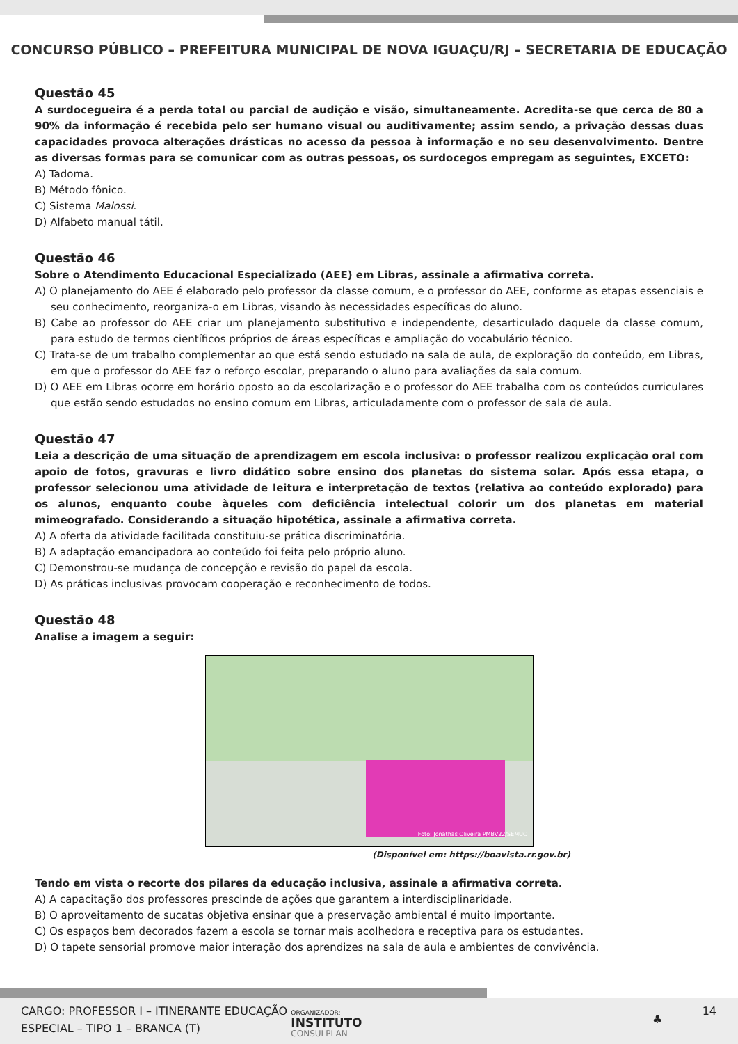CONCURSO PÚBLICO – PREFEITURA MUNICIPAL DE NOVA IGUAÇU/RJ – SECRETARIA DE EDUCAÇÃO
Questão 45
A surdocegueira é a perda total ou parcial de audição e visão, simultaneamente. Acredita-se que cerca de 80 a 90% da informação é recebida pelo ser humano visual ou auditivamente; assim sendo, a privação dessas duas capacidades provoca alterações drásticas no acesso da pessoa à informação e no seu desenvolvimento. Dentre as diversas formas para se comunicar com as outras pessoas, os surdocegos empregam as seguintes, EXCETO:
A) Tadoma.
B) Método fônico.
C) Sistema Malossi.
D) Alfabeto manual tátil.
Questão 46
Sobre o Atendimento Educacional Especializado (AEE) em Libras, assinale a afirmativa correta.
A) O planejamento do AEE é elaborado pelo professor da classe comum, e o professor do AEE, conforme as etapas essenciais e seu conhecimento, reorganiza-o em Libras, visando às necessidades específicas do aluno.
B) Cabe ao professor do AEE criar um planejamento substitutivo e independente, desarticulado daquele da classe comum, para estudo de termos científicos próprios de áreas específicas e ampliação do vocabulário técnico.
C) Trata-se de um trabalho complementar ao que está sendo estudado na sala de aula, de exploração do conteúdo, em Libras, em que o professor do AEE faz o reforço escolar, preparando o aluno para avaliações da sala comum.
D) O AEE em Libras ocorre em horário oposto ao da escolarização e o professor do AEE trabalha com os conteúdos curriculares que estão sendo estudados no ensino comum em Libras, articuladamente com o professor de sala de aula.
Questão 47
Leia a descrição de uma situação de aprendizagem em escola inclusiva: o professor realizou explicação oral com apoio de fotos, gravuras e livro didático sobre ensino dos planetas do sistema solar. Após essa etapa, o professor selecionou uma atividade de leitura e interpretação de textos (relativa ao conteúdo explorado) para os alunos, enquanto coube àqueles com deficiência intelectual colorir um dos planetas em material mimeografado. Considerando a situação hipotética, assinale a afirmativa correta.
A) A oferta da atividade facilitada constituiu-se prática discriminatória.
B) A adaptação emancipadora ao conteúdo foi feita pelo próprio aluno.
C) Demonstrou-se mudança de concepção e revisão do papel da escola.
D) As práticas inclusivas provocam cooperação e reconhecimento de todos.
Questão 48
Analise a imagem a seguir:
Foto: Jonathas Oliveira PMBV22/SEMUC
(Disponível em: https://boavista.rr.gov.br)
Tendo em vista o recorte dos pilares da educação inclusiva, assinale a afirmativa correta.
A) A capacitação dos professores prescinde de ações que garantem a interdisciplinaridade.
B) O aproveitamento de sucatas objetiva ensinar que a preservação ambiental é muito importante.
C) Os espaços bem decorados fazem a escola se tornar mais acolhedora e receptiva para os estudantes.
D) O tapete sensorial promove maior interação dos aprendizes na sala de aula e ambientes de convivência.
CARGO: PROFESSOR I – ITINERANTE EDUCAÇÃO
ESPECIAL – TIPO 1 – BRANCA (T)
ORGANIZADOR:
INSTITUTO
CONSULPLAN
♣
14